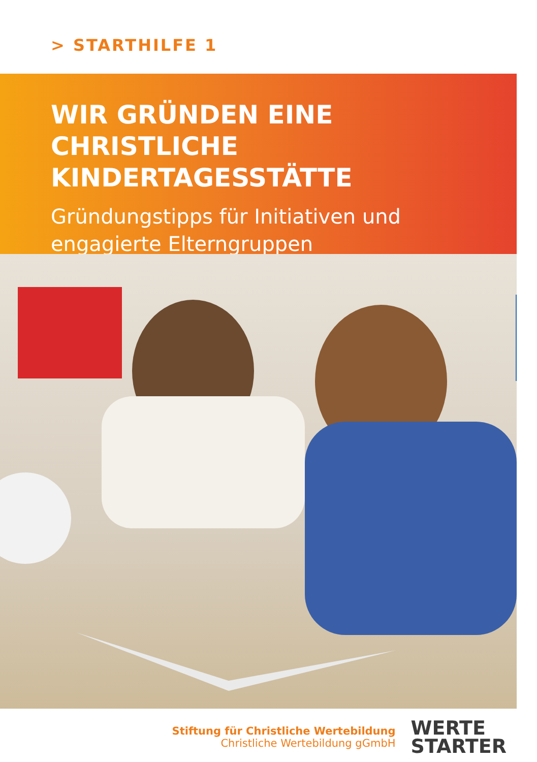> STARTHILFE 1
WIR GRÜNDEN EINE CHRISTLICHE KINDERTAGESSTÄTTE
Gründungstipps für Initiativen und engagierte Elterngruppen
Stiftung für Christliche Wertebildung
Christliche Wertebildung gGmbH
WERTE
STARTER